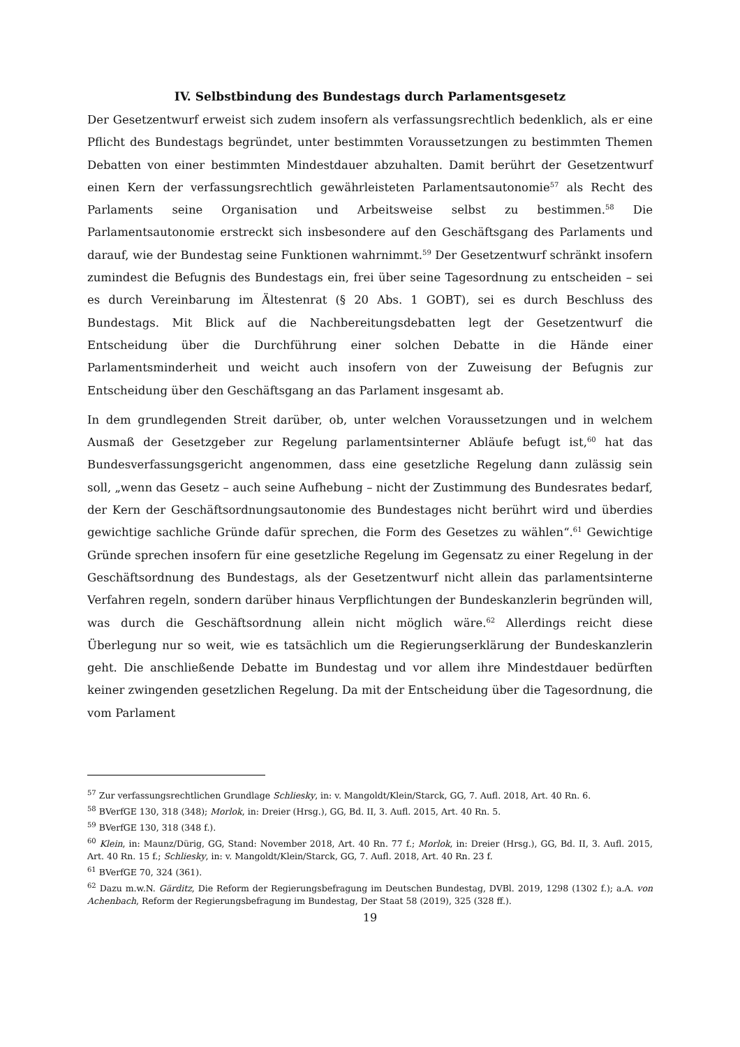IV. Selbstbindung des Bundestags durch Parlamentsgesetz
Der Gesetzentwurf erweist sich zudem insofern als verfassungsrechtlich bedenklich, als er eine Pflicht des Bundestags begründet, unter bestimmten Voraussetzungen zu bestimmten Themen Debatten von einer bestimmten Mindestdauer abzuhalten. Damit berührt der Gesetzentwurf einen Kern der verfassungsrechtlich gewährleisteten Parlamentsautonomie<sup>57</sup> als Recht des Parlaments seine Organisation und Arbeitsweise selbst zu bestimmen.<sup>58</sup> Die Parlamentsautonomie erstreckt sich insbesondere auf den Geschäftsgang des Parlaments und darauf, wie der Bundestag seine Funktionen wahrnimmt.<sup>59</sup> Der Gesetzentwurf schränkt insofern zumindest die Befugnis des Bundestags ein, frei über seine Tagesordnung zu entscheiden – sei es durch Vereinbarung im Ältestenrat (§ 20 Abs. 1 GOBT), sei es durch Beschluss des Bundestags. Mit Blick auf die Nachbereitungsdebatten legt der Gesetzentwurf die Entscheidung über die Durchführung einer solchen Debatte in die Hände einer Parlamentsminderheit und weicht auch insofern von der Zuweisung der Befugnis zur Entscheidung über den Geschäftsgang an das Parlament insgesamt ab.
In dem grundlegenden Streit darüber, ob, unter welchen Voraussetzungen und in welchem Ausmaß der Gesetzgeber zur Regelung parlamentsinterner Abläufe befugt ist,<sup>60</sup> hat das Bundesverfassungsgericht angenommen, dass eine gesetzliche Regelung dann zulässig sein soll, „wenn das Gesetz – auch seine Aufhebung – nicht der Zustimmung des Bundesrates bedarf, der Kern der Geschäftsordnungsautonomie des Bundestages nicht berührt wird und überdies gewichtige sachliche Gründe dafür sprechen, die Form des Gesetzes zu wählen“.<sup>61</sup> Gewichtige Gründe sprechen insofern für eine gesetzliche Regelung im Gegensatz zu einer Regelung in der Geschäftsordnung des Bundestags, als der Gesetzentwurf nicht allein das parlamentsinterne Verfahren regeln, sondern darüber hinaus Verpflichtungen der Bundeskanzlerin begründen will, was durch die Geschäftsordnung allein nicht möglich wäre.<sup>62</sup> Allerdings reicht diese Überlegung nur so weit, wie es tatsächlich um die Regierungserklärung der Bundeskanzlerin geht. Die anschließende Debatte im Bundestag und vor allem ihre Mindestdauer bedürften keiner zwingenden gesetzlichen Regelung. Da mit der Entscheidung über die Tagesordnung, die vom Parlament
<sup>57</sup> Zur verfassungsrechtlichen Grundlage Schliesky, in: v. Mangoldt/Klein/Starck, GG, 7. Aufl. 2018, Art. 40 Rn. 6.
<sup>58</sup> BVerfGE 130, 318 (348); Morlok, in: Dreier (Hrsg.), GG, Bd. II, 3. Aufl. 2015, Art. 40 Rn. 5.
<sup>59</sup> BVerfGE 130, 318 (348 f.).
<sup>60</sup> Klein, in: Maunz/Dürig, GG, Stand: November 2018, Art. 40 Rn. 77 f.; Morlok, in: Dreier (Hrsg.), GG, Bd. II, 3. Aufl. 2015, Art. 40 Rn. 15 f.; Schliesky, in: v. Mangoldt/Klein/Starck, GG, 7. Aufl. 2018, Art. 40 Rn. 23 f.
<sup>61</sup> BVerfGE 70, 324 (361).
<sup>62</sup> Dazu m.w.N. Gärditz, Die Reform der Regierungsbefragung im Deutschen Bundestag, DVBl. 2019, 1298 (1302 f.); a.A. von Achenbach, Reform der Regierungsbefragung im Bundestag, Der Staat 58 (2019), 325 (328 ff.).
19